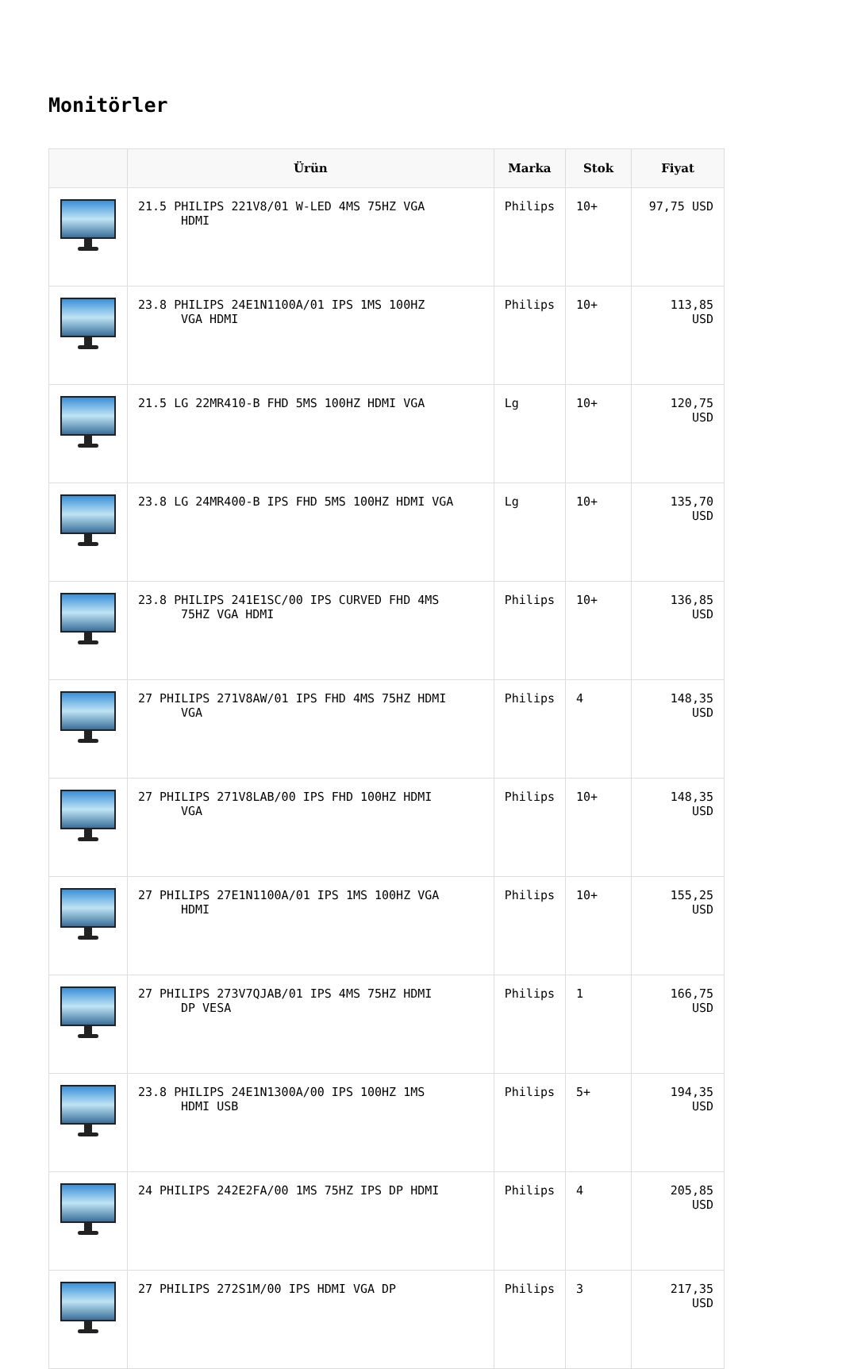Monitörler
| | Ürün | Marka | Stok | Fiyat |
| --- | --- | --- | --- | --- |
| | 21.5 PHILIPS 221V8/01 W-LED 4MS 75HZ VGA HDMI | Philips | 10+ | 97,75 USD |
| | 23.8 PHILIPS 24E1N1100A/01 IPS 1MS 100HZ VGA HDMI | Philips | 10+ | 113,85 USD |
| | 21.5 LG 22MR410-B FHD 5MS 100HZ HDMI VGA | Lg | 10+ | 120,75 USD |
| | 23.8 LG 24MR400-B IPS FHD 5MS 100HZ HDMI VGA | Lg | 10+ | 135,70 USD |
| | 23.8 PHILIPS 241E1SC/00 IPS CURVED FHD 4MS 75HZ VGA HDMI | Philips | 10+ | 136,85 USD |
| | 27 PHILIPS 271V8AW/01 IPS FHD 4MS 75HZ HDMI VGA | Philips | 4 | 148,35 USD |
| | 27 PHILIPS 271V8LAB/00 IPS FHD 100HZ HDMI VGA | Philips | 10+ | 148,35 USD |
| | 27 PHILIPS 27E1N1100A/01 IPS 1MS 100HZ VGA HDMI | Philips | 10+ | 155,25 USD |
| | 27 PHILIPS 273V7QJAB/01 IPS 4MS 75HZ HDMI DP VESA | Philips | 1 | 166,75 USD |
| | 23.8 PHILIPS 24E1N1300A/00 IPS 100HZ 1MS HDMI USB | Philips | 5+ | 194,35 USD |
| | 24 PHILIPS 242E2FA/00 1MS 75HZ IPS DP HDMI | Philips | 4 | 205,85 USD |
| | 27 PHILIPS 272S1M/00 IPS HDMI VGA DP | Philips | 3 | 217,35 USD |